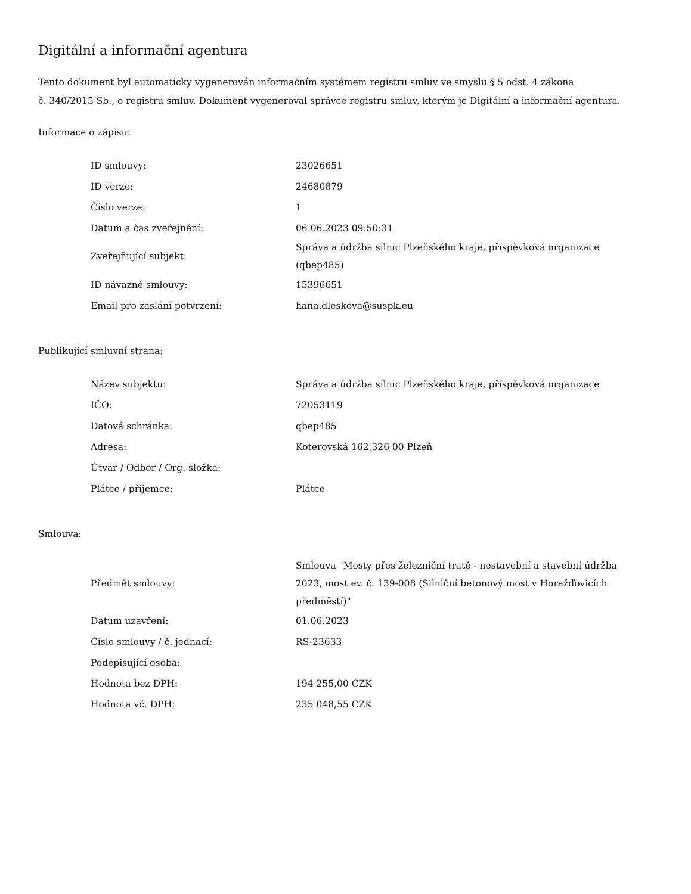Digitální a informační agentura
Tento dokument byl automaticky vygenerován informačním systémem registru smluv ve smyslu § 5 odst. 4 zákona
č. 340/2015 Sb., o registru smluv. Dokument vygeneroval správce registru smluv, kterým je Digitální a informační agentura.
Informace o zápisu:
| ID smlouvy: | 23026651 |
| ID verze: | 24680879 |
| Číslo verze: | 1 |
| Datum a čas zveřejnění: | 06.06.2023 09:50:31 |
| Zveřejňující subjekt: | Správa a údržba silnic Plzeňského kraje, příspěvková organizace (qbep485) |
| ID návazné smlouvy: | 15396651 |
| Email pro zaslání potvrzení: | hana.dleskova@suspk.eu |
Publikující smluvní strana:
| Název subjektu: | Správa a údržba silnic Plzeňského kraje, příspěvková organizace |
| IČO: | 72053119 |
| Datová schránka: | qbep485 |
| Adresa: | Koterovská 162,326 00 Plzeň |
| Útvar / Odbor / Org. složka: | |
| Plátce / příjemce: | Plátce |
Smlouva:
| Předmět smlouvy: | Smlouva "Mosty přes železniční tratě - nestavební a stavební údržba 2023, most ev. č. 139-008 (Silniční betonový most v Horažďovicích předměstí)" |
| Datum uzavření: | 01.06.2023 |
| Číslo smlouvy / č. jednací: | RS-23633 |
| Podepisující osoba: | |
| Hodnota bez DPH: | 194 255,00 CZK |
| Hodnota vč. DPH: | 235 048,55 CZK |